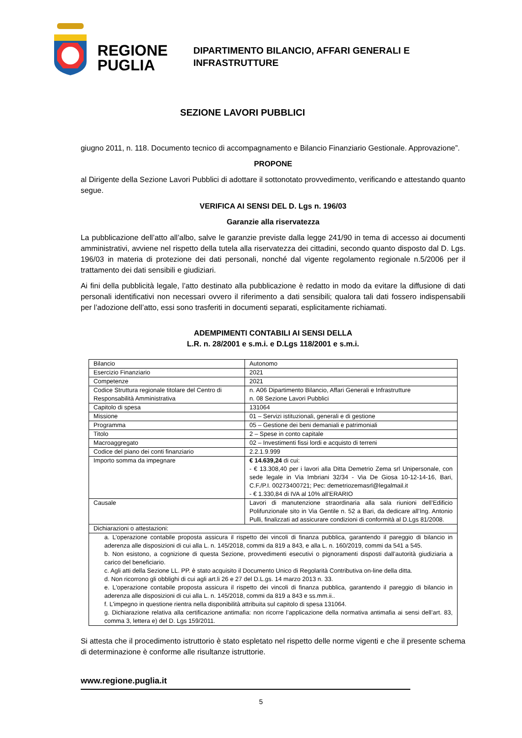REGIONE PUGLIA
DIPARTIMENTO BILANCIO, AFFARI GENERALI E
INFRASTRUTTURE
SEZIONE LAVORI PUBBLICI
giugno 2011, n. 118. Documento tecnico di accompagnamento e Bilancio Finanziario Gestionale. Approvazione”.
PROPONE
al Dirigente della Sezione Lavori Pubblici di adottare il sottonotato provvedimento, verificando e attestando quanto segue.
VERIFICA AI SENSI DEL D. Lgs n. 196/03
Garanzie alla riservatezza
La pubblicazione dell’atto all’albo, salve le garanzie previste dalla legge 241/90 in tema di accesso ai documenti amministrativi, avviene nel rispetto della tutela alla riservatezza dei cittadini, secondo quanto disposto dal D. Lgs. 196/03 in materia di protezione dei dati personali, nonché dal vigente regolamento regionale n.5/2006 per il trattamento dei dati sensibili e giudiziari.
Ai fini della pubblicità legale, l’atto destinato alla pubblicazione è redatto in modo da evitare la diffusione di dati personali identificativi non necessari ovvero il riferimento a dati sensibili; qualora tali dati fossero indispensabili per l’adozione dell’atto, essi sono trasferiti in documenti separati, esplicitamente richiamati.
ADEMPIMENTI CONTABILI AI SENSI DELLA
L.R. n. 28/2001 e s.m.i. e D.Lgs 118/2001 e s.m.i.
| Bilancio | Autonomo |
| Esercizio Finanziario | 2021 |
| Competenze | 2021 |
| Codice Struttura regionale titolare del Centro di Responsabilità Amministrativa | n. A06 Dipartimento Bilancio, Affari Generali e Infrastrutture n. 08 Sezione Lavori Pubblici |
| Capitolo di spesa | 131064 |
| Missione | 01 – Servizi istituzionali, generali e di gestione |
| Programma | 05 – Gestione dei beni demaniali e patrimoniali |
| Titolo | 2 – Spese in conto capitale |
| Macroaggregato | 02 – Investimenti fissi lordi e acquisto di terreni |
| Codice del piano dei conti finanziario | 2.2.1.9.999 |
| Importo somma da impegnare | € 14.639,24 di cui: - € 13.308,40 per i lavori alla Ditta Demetrio Zema srl Unipersonale, con sede legale in Via Imbriani 32/34 - Via De Giosa 10-12-14-16, Bari, C.F./P.I. 00273400721; Pec: demetriozemasrl@legalmail.it - € 1.330,84 di IVA al 10% all’ERARIO |
| Causale | Lavori di manutenzione straordinaria alla sala riunioni dell’Edificio Polifunzionale sito in Via Gentile n. 52 a Bari, da dedicare all’Ing. Antonio Pulli, finalizzati ad assicurare condizioni di conformità al D.Lgs 81/2008. |
| Dichiarazioni o attestazioni: | |
| a. L’operazione contabile proposta assicura il rispetto dei vincoli di finanza pubblica, garantendo il pareggio di bilancio in aderenza alle disposizioni di cui alla L. n. 145/2018, commi da 819 a 843, e alla L. n. 160/2019, commi da 541 a 545. b. Non esistono, a cognizione di questa Sezione, provvedimenti esecutivi o pignoramenti disposti dall’autorità giudiziaria a carico del beneficiario. c. Agli atti della Sezione LL. PP. è stato acquisito il Documento Unico di Regolarità Contributiva on-line della ditta. d. Non ricorrono gli obblighi di cui agli art.li 26 e 27 del D.L.gs. 14 marzo 2013 n. 33. e. L'operazione contabile proposta assicura il rispetto dei vincoli di finanza pubblica, garantendo il pareggio di bilancio in aderenza alle disposizioni di cui alla L. n. 145/2018, commi da 819 a 843 e ss.mm.ii.. f. L'impegno in questione rientra nella disponibilità attribuita sul capitolo di spesa 131064. g. Dichiarazione relativa alla certificazione antimafia: non ricorre l’applicazione della normativa antimafia ai sensi dell’art. 83, comma 3, lettera e) del D. Lgs 159/2011. | |
Si attesta che il procedimento istruttorio è stato espletato nel rispetto delle norme vigenti e che il presente schema di determinazione è conforme alle risultanze istruttorie.
www.regione.puglia.it
5